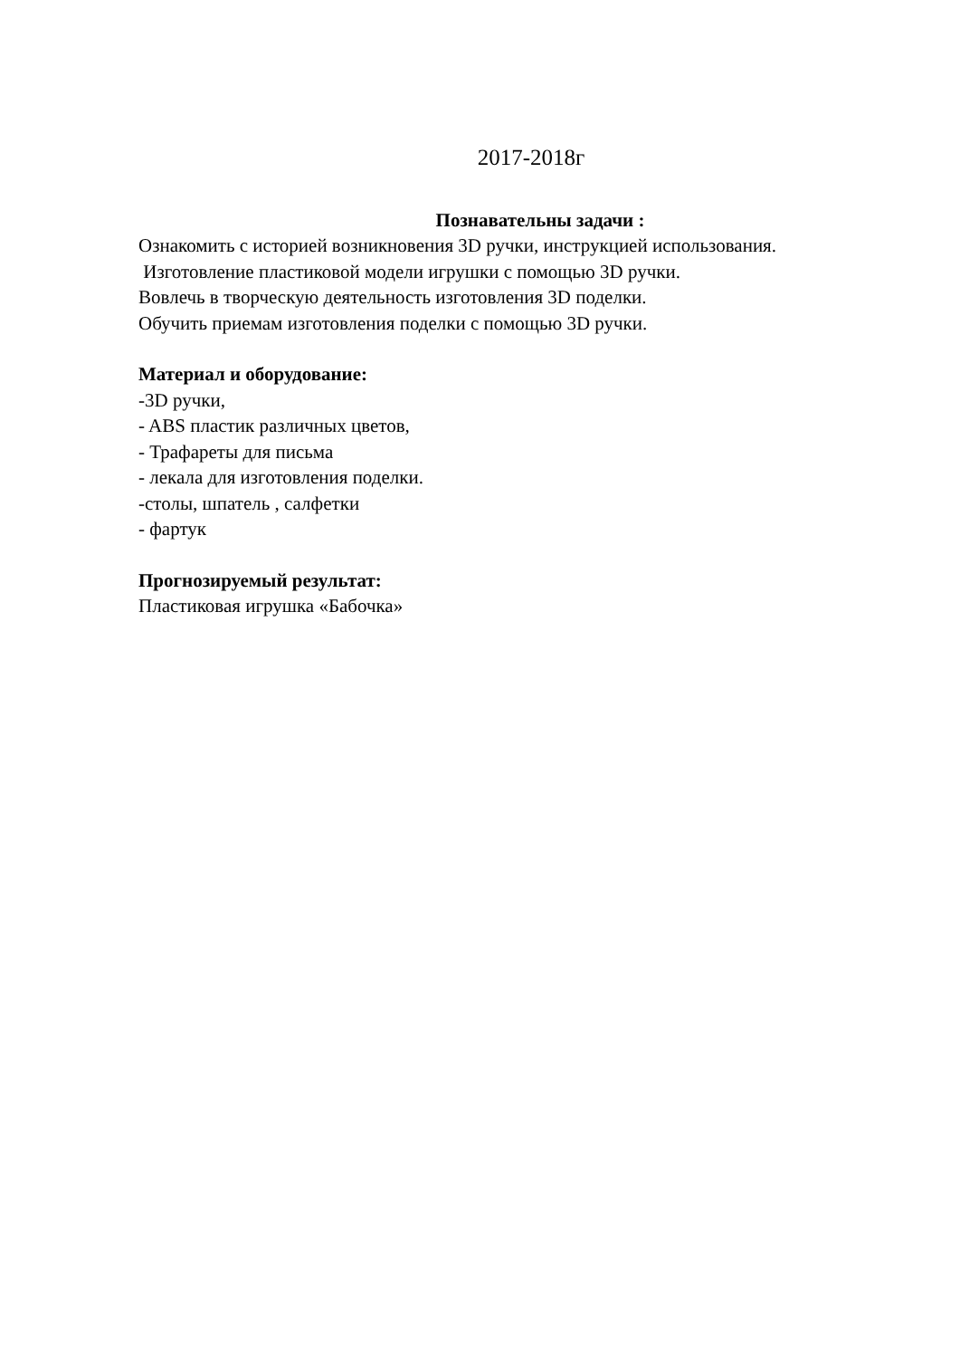2017-2018г
Познавательны задачи :
Ознакомить с историей возникновения 3D ручки, инструкцией использования.
Изготовление пластиковой модели игрушки с помощью 3D ручки.
Вовлечь в творческую деятельность изготовления 3D поделки.
Обучить приемам изготовления поделки с помощью 3D ручки.
Материал и оборудование:
-3D ручки,
- ABS пластик различных цветов,
- Трафареты для письма
- лекала для изготовления поделки.
-столы, шпатель , салфетки
- фартук
Прогнозируемый результат:
Пластиковая игрушка «Бабочка»